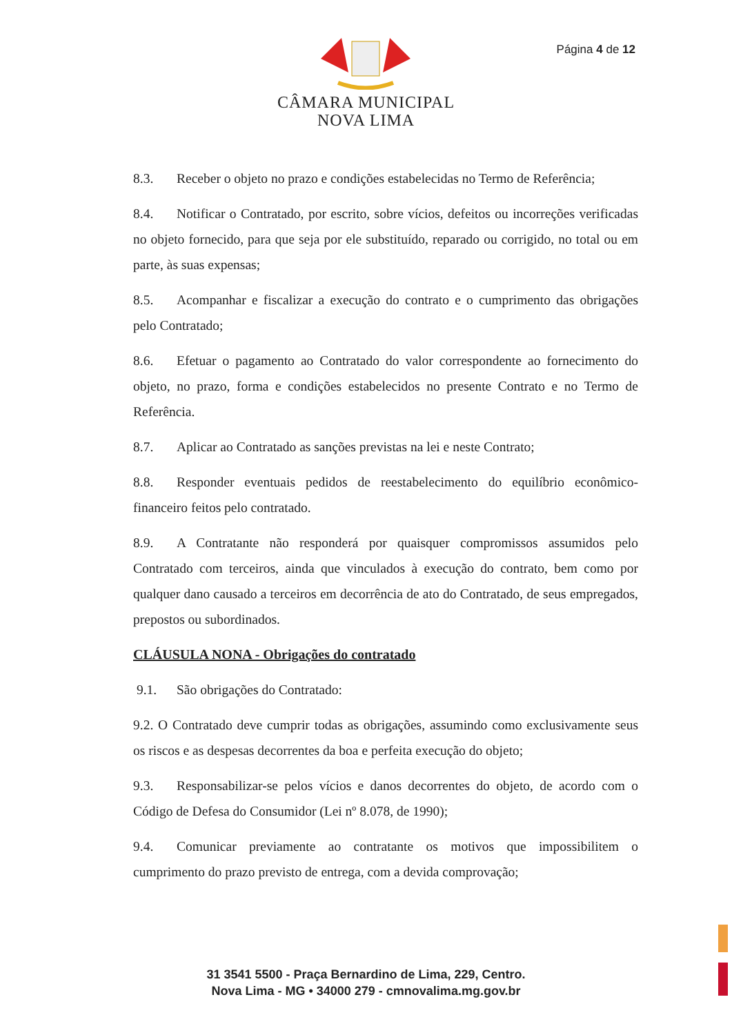Página 4 de 12
CÂMARA MUNICIPAL
NOVA LIMA
8.3. Receber o objeto no prazo e condições estabelecidas no Termo de Referência;
8.4. Notificar o Contratado, por escrito, sobre vícios, defeitos ou incorreções verificadas no objeto fornecido, para que seja por ele substituído, reparado ou corrigido, no total ou em parte, às suas expensas;
8.5. Acompanhar e fiscalizar a execução do contrato e o cumprimento das obrigações pelo Contratado;
8.6. Efetuar o pagamento ao Contratado do valor correspondente ao fornecimento do objeto, no prazo, forma e condições estabelecidos no presente Contrato e no Termo de Referência.
8.7. Aplicar ao Contratado as sanções previstas na lei e neste Contrato;
8.8. Responder eventuais pedidos de reestabelecimento do equilíbrio econômico-financeiro feitos pelo contratado.
8.9. A Contratante não responderá por quaisquer compromissos assumidos pelo Contratado com terceiros, ainda que vinculados à execução do contrato, bem como por qualquer dano causado a terceiros em decorrência de ato do Contratado, de seus empregados, prepostos ou subordinados.
CLÁUSULA NONA - Obrigações do contratado
9.1. São obrigações do Contratado:
9.2. O Contratado deve cumprir todas as obrigações, assumindo como exclusivamente seus os riscos e as despesas decorrentes da boa e perfeita execução do objeto;
9.3. Responsabilizar-se pelos vícios e danos decorrentes do objeto, de acordo com o Código de Defesa do Consumidor (Lei nº 8.078, de 1990);
9.4. Comunicar previamente ao contratante os motivos que impossibilitem o cumprimento do prazo previsto de entrega, com a devida comprovação;
31 3541 5500 - Praça Bernardino de Lima, 229, Centro.
Nova Lima - MG • 34000 279 - cmnovalima.mg.gov.br